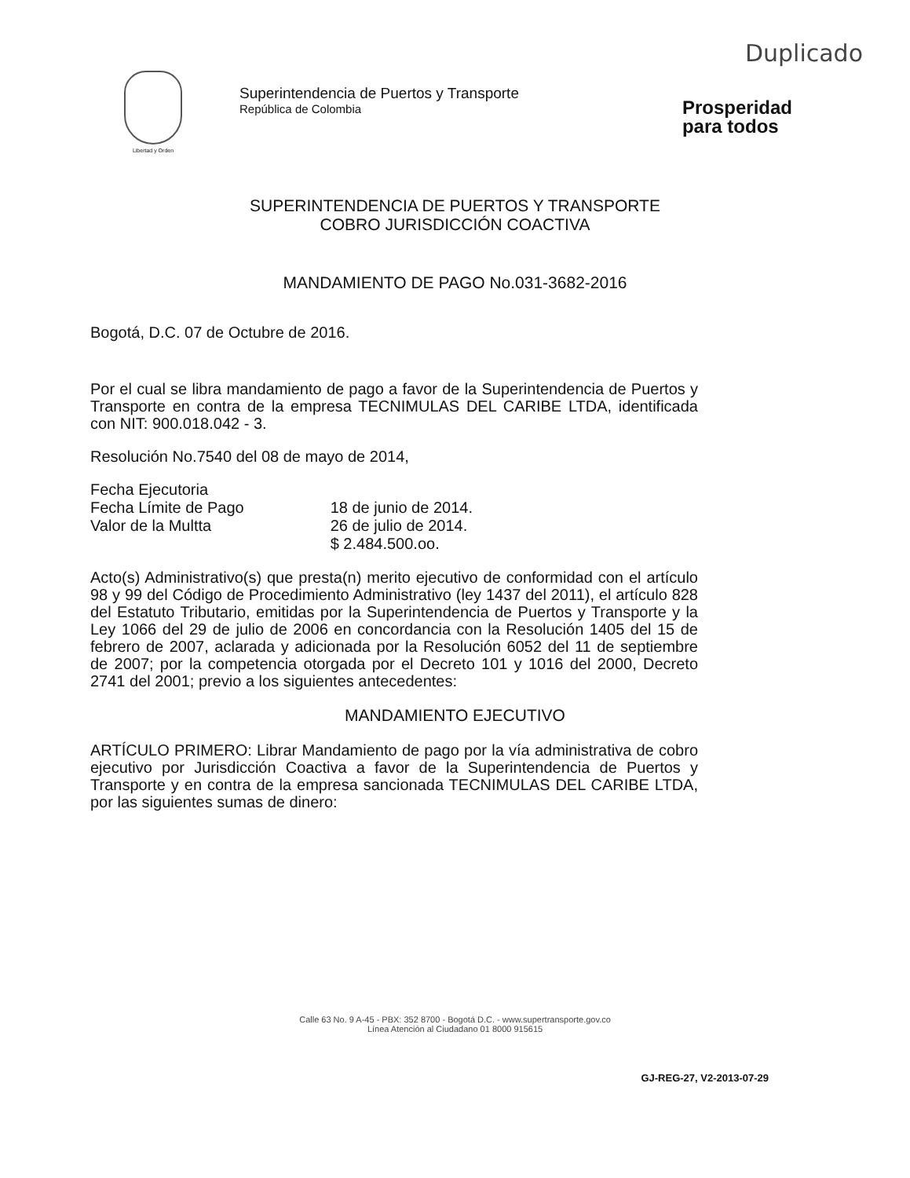Duplicado
Libertad y Orden
Superintendencia de Puertos y Transporte
República de Colombia
Prosperidad
para todos
SUPERINTENDENCIA DE PUERTOS Y TRANSPORTE
COBRO JURISDICCIÓN COACTIVA
MANDAMIENTO DE PAGO No.031-3682-2016
Bogotá, D.C. 07 de Octubre de 2016.
Por el cual se libra mandamiento de pago a favor de la Superintendencia de Puertos y Transporte en contra de la empresa TECNIMULAS DEL CARIBE LTDA, identificada con NIT: 900.018.042 - 3.
Resolución No.7540 del 08 de mayo de 2014,
| Fecha Ejecutoria Fecha Límite de Pago Valor de la Multta | 18 de junio de 2014. 26 de julio de 2014. $ 2.484.500.oo. |
Acto(s) Administrativo(s) que presta(n) merito ejecutivo de conformidad con el artículo 98 y 99 del Código de Procedimiento Administrativo (ley 1437 del 2011), el artículo 828 del Estatuto Tributario, emitidas por la Superintendencia de Puertos y Transporte y la Ley 1066 del 29 de julio de 2006 en concordancia con la Resolución 1405 del 15 de febrero de 2007, aclarada y adicionada por la Resolución 6052 del 11 de septiembre de 2007; por la competencia otorgada por el Decreto 101 y 1016 del 2000, Decreto 2741 del 2001; previo a los siguientes antecedentes:
MANDAMIENTO EJECUTIVO
ARTÍCULO PRIMERO: Librar Mandamiento de pago por la vía administrativa de cobro ejecutivo por Jurisdicción Coactiva a favor de la Superintendencia de Puertos y Transporte y en contra de la empresa sancionada TECNIMULAS DEL CARIBE LTDA, por las siguientes sumas de dinero:
Calle 63 No. 9 A-45 - PBX: 352 8700 - Bogotá D.C. - www.supertransporte.gov.co
Línea Atención al Ciudadano 01 8000 915615
GJ-REG-27, V2-2013-07-29